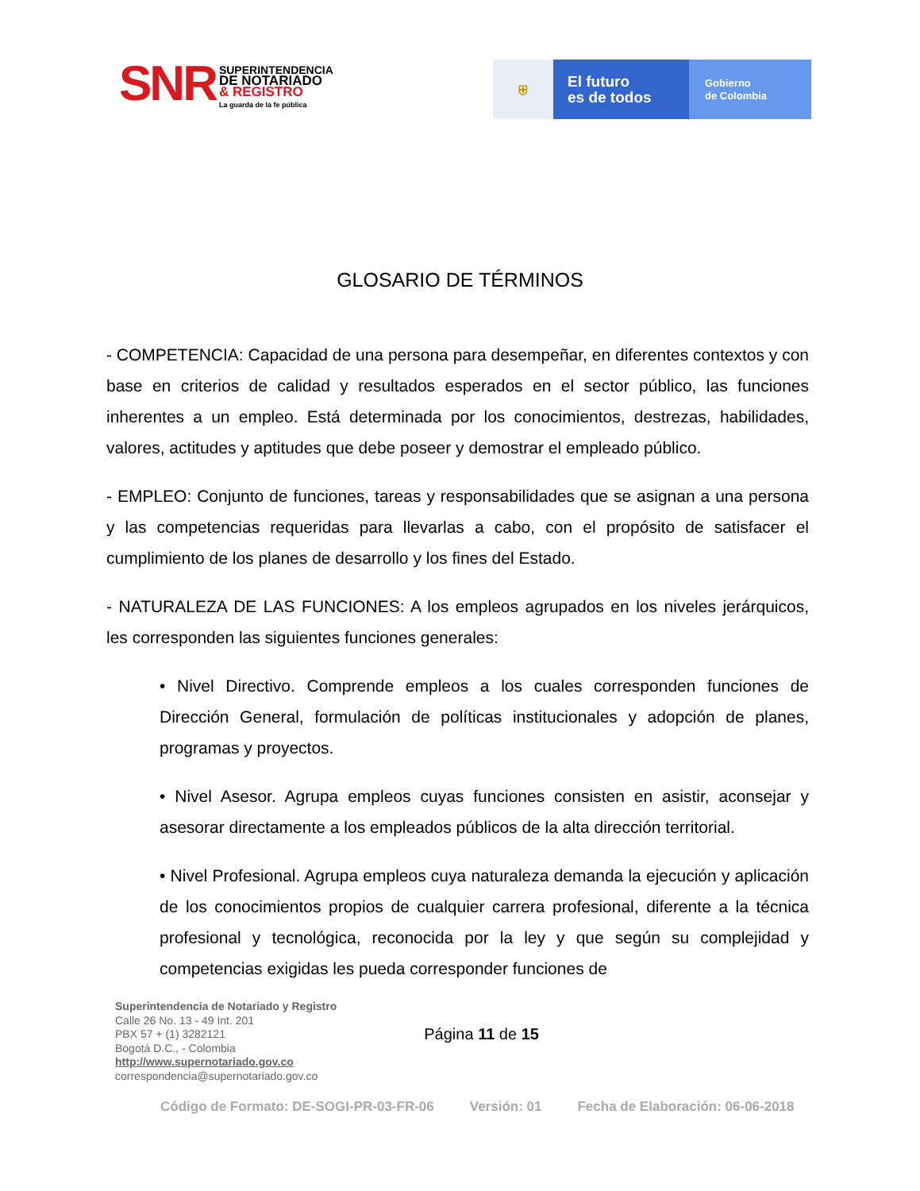SNR
SUPERINTENDENCIA
DE NOTARIADO
& REGISTRO
La guarda de la fe pública
⛨
El futuro
es de todos
Gobierno
de Colombia
GLOSARIO DE TÉRMINOS
- COMPETENCIA: Capacidad de una persona para desempeñar, en diferentes contextos y con base en criterios de calidad y resultados esperados en el sector público, las funciones inherentes a un empleo. Está determinada por los conocimientos, destrezas, habilidades, valores, actitudes y aptitudes que debe poseer y demostrar el empleado público.
- EMPLEO: Conjunto de funciones, tareas y responsabilidades que se asignan a una persona y las competencias requeridas para llevarlas a cabo, con el propósito de satisfacer el cumplimiento de los planes de desarrollo y los fines del Estado.
- NATURALEZA DE LAS FUNCIONES: A los empleos agrupados en los niveles jerárquicos, les corresponden las siguientes funciones generales:
• Nivel Directivo. Comprende empleos a los cuales corresponden funciones de Dirección General, formulación de políticas institucionales y adopción de planes, programas y proyectos.
• Nivel Asesor. Agrupa empleos cuyas funciones consisten en asistir, aconsejar y asesorar directamente a los empleados públicos de la alta dirección territorial.
• Nivel Profesional. Agrupa empleos cuya naturaleza demanda la ejecución y aplicación de los conocimientos propios de cualquier carrera profesional, diferente a la técnica profesional y tecnológica, reconocida por la ley y que según su complejidad y competencias exigidas les pueda corresponder funciones de
Superintendencia de Notariado y Registro
Calle 26 No. 13 - 49 Int. 201
PBX 57 + (1) 3282121
Bogotá D.C., - Colombia
http://www.supernotariado.gov.co
correspondencia@supernotariado.gov.co
Página 11 de 15
Código de Formato: DE-SOGI-PR-03-FR-06 Versión: 01 Fecha de Elaboración: 06-06-2018